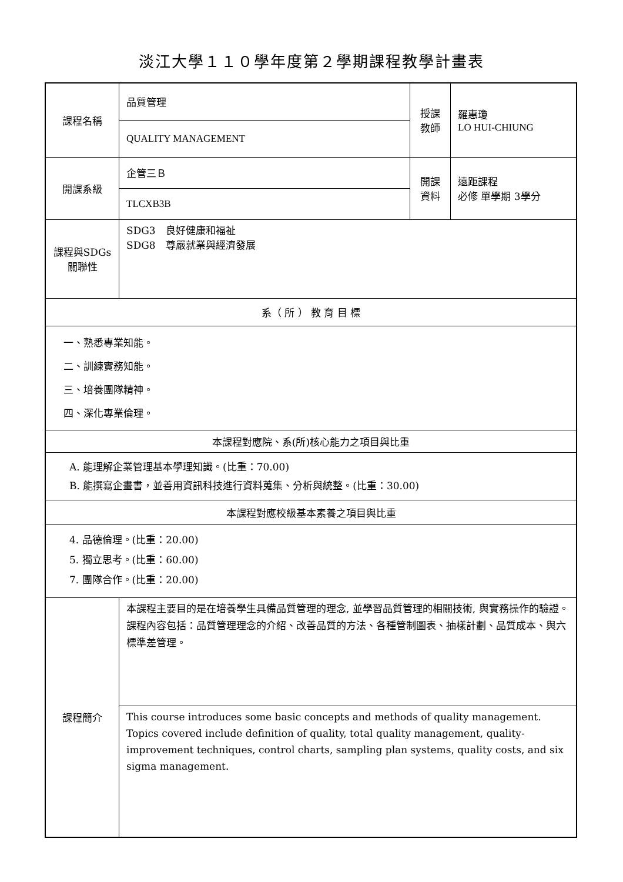淡江大學１１０學年度第２學期課程教學計畫表
| 課程名稱 | 品質管理 | 授課 教師 | 羅惠瓊 LO HUI-CHIUNG |
| | QUALITY MANAGEMENT | | |
| 開課系級 | 企管三Ｂ | 開課 資料 | 遠距課程 必修 單學期 3學分 |
| | TLCXB3B | | |
| 課程與SDGs 關聯性 | SDG3 良好健康和福祉 SDG8 尊嚴就業與經濟發展 | | |
| 系（ 所 ） 教 育 目 標 | | | |
| 一、熟悉專業知能。 二、訓練實務知能。 三、培養團隊精神。 四、深化專業倫理。 | | | |
| 本課程對應院、系(所)核心能力之項目與比重 | | | |
| A. 能理解企業管理基本學理知識。(比重：70.00) B. 能撰寫企畫書，並善用資訊科技進行資料蒐集、分析與統整。(比重：30.00) | | | |
| 本課程對應校級基本素養之項目與比重 | | | |
| 4. 品德倫理。(比重：20.00) 5. 獨立思考。(比重：60.00) 7. 團隊合作。(比重：20.00) | | | |
| 課程簡介 | 本課程主要目的是在培養學生具備品質管理的理念, 並學習品質管理的相關技術, 與實務操作的驗證。課程內容包括：品質管理理念的介紹、改善品質的方法、各種管制圖表、抽樣計劃、品質成本、與六標準差管理。 | | |
| | This course introduces some basic concepts and methods of quality management. Topics covered include definition of quality, total quality management, quality-improvement techniques, control charts, sampling plan systems, quality costs, and six sigma management. | | |